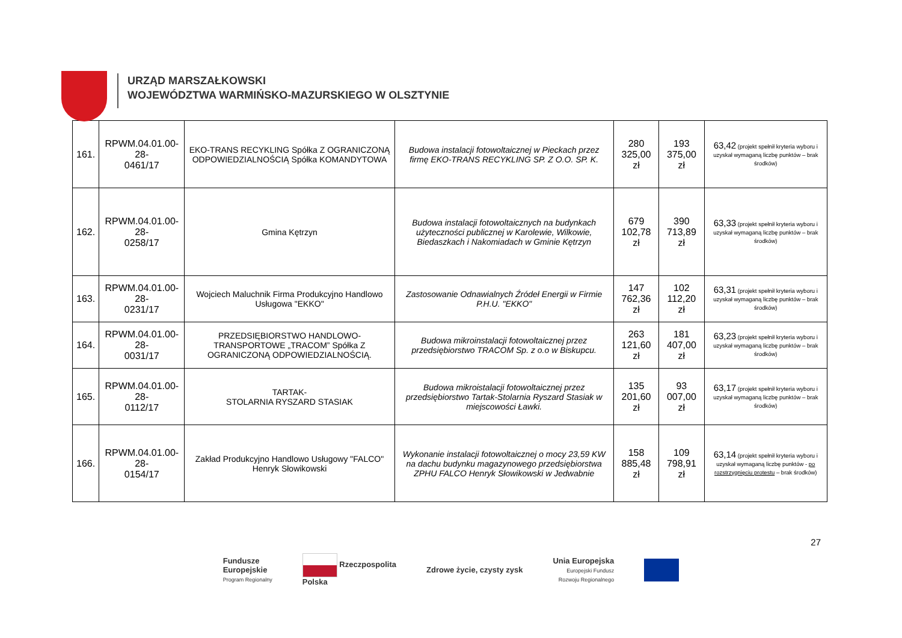URZĄD MARSZAŁKOWSKI
WOJEWÓDZTWA WARMIŃSKO-MAZURSKIEGO W OLSZTYNIE
| 161. | RPWM.04.01.00-28- 0461/17 | EKO-TRANS RECYKLING Spółka Z OGRANICZONĄ ODPOWIEDZIALNOŚCIĄ Spółka KOMANDYTOWA | Budowa instalacji fotowoltaicznej w Pieckach przez firmę EKO-TRANS RECYKLING SP. Z O.O. SP. K. | 280 325,00 zł | 193 375,00 zł | 63,42 (projekt spełnił kryteria wyboru i uzyskał wymaganą liczbę punktów – brak środków) |
| 162. | RPWM.04.01.00-28- 0258/17 | Gmina Kętrzyn | Budowa instalacji fotowoltaicznych na budynkach użyteczności publicznej w Karolewie, Wilkowie, Biedaszkach i Nakomiadach w Gminie Kętrzyn | 679 102,78 zł | 390 713,89 zł | 63,33 (projekt spełnił kryteria wyboru i uzyskał wymaganą liczbę punktów – brak środków) |
| 163. | RPWM.04.01.00-28- 0231/17 | Wojciech Maluchnik Firma Produkcyjno Handlowo Usługowa "EKKO" | Zastosowanie Odnawialnych Źródeł Energii w Firmie P.H.U. "EKKO" | 147 762,36 zł | 102 112,20 zł | 63,31 (projekt spełnił kryteria wyboru i uzyskał wymaganą liczbę punktów – brak środków) |
| 164. | RPWM.04.01.00-28- 0031/17 | PRZEDSIĘBIORSTWO HANDLOWO-TRANSPORTOWE „TRACOM” Spółka Z OGRANICZONĄ ODPOWIEDZIALNOŚCIĄ. | Budowa mikroinstalacji fotowoltaicznej przez przedsiębiorstwo TRACOM Sp. z o.o w Biskupcu. | 263 121,60 zł | 181 407,00 zł | 63,23 (projekt spełnił kryteria wyboru i uzyskał wymaganą liczbę punktów – brak środków) |
| 165. | RPWM.04.01.00-28- 0112/17 | TARTAK- STOLARNIA RYSZARD STASIAK | Budowa mikroistalacji fotowoltaicznej przez przedsiębiorstwo Tartak-Stolarnia Ryszard Stasiak w miejscowości Ławki. | 135 201,60 zł | 93 007,00 zł | 63,17 (projekt spełnił kryteria wyboru i uzyskał wymaganą liczbę punktów – brak środków) |
| 166. | RPWM.04.01.00-28- 0154/17 | Zakład Produkcyjno Handlowo Usługowy "FALCO" Henryk Słowikowski | Wykonanie instalacji fotowoltaicznej o mocy 23,59 KW na dachu budynku magazynowego przedsiębiorstwa ZPHU FALCO Henryk Słowikowski w Jedwabnie | 158 885,48 zł | 109 798,91 zł | 63,14 (projekt spełnił kryteria wyboru i uzyskał wymaganą liczbę punktów - po rozstrzygnięciu protestu – brak środków) |
27
Fundusze
Europejskie
Program Regionalny
Rzeczpospolita
Polska
Zdrowe życie, czysty zysk
Unia Europejska
Europejski Fundusz
Rozwoju Regionalnego